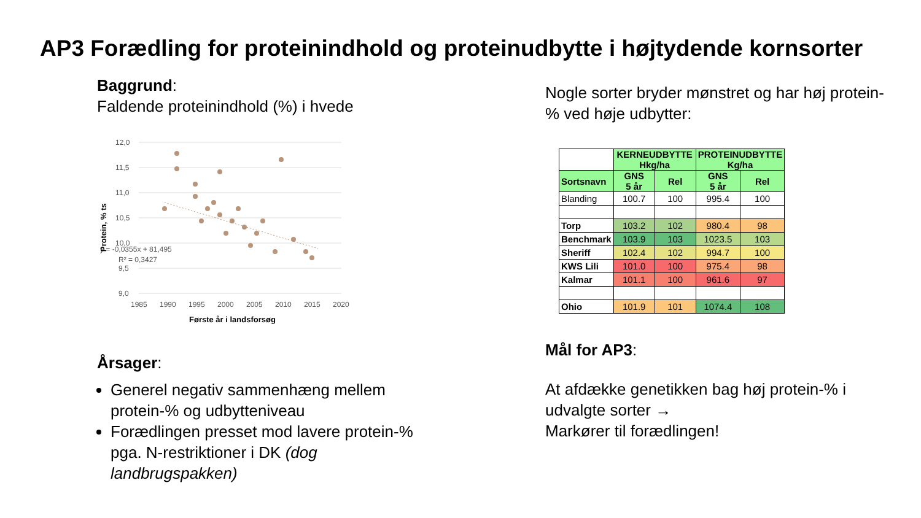AP3 Forædling for proteinindhold og proteinudbytte i højtydende kornsorter
Baggrund:
Faldende proteinindhold (%) i hvede
12,0
11,5
11,0
10,5
10,0
9,5
9,0
1985
1990
1995
2000
2005
2010
2015
2020
y = -0,0355x + 81,495
R² = 0,3427
Protein, % ts
Første år i landsforsøg
Årsager:
Generel negativ sammenhæng mellem protein-% og udbytteniveau
Forædlingen presset mod lavere protein-% pga. N-restriktioner i DK (dog landbrugspakken)
Nogle sorter bryder mønstret og har høj protein-% ved høje udbytter:
| | KERNEUDBYTTE Hkg/ha | | PROTEINUDBYTTE Kg/ha | |
| Sortsnavn | GNS 5 år | Rel | GNS 5 år | Rel |
| Blanding | 100.7 | 100 | 995.4 | 100 |
| Torp | 103.2 | 102 | 980.4 | 98 |
| Benchmark | 103.9 | 103 | 1023.5 | 103 |
| Sheriff | 102.4 | 102 | 994.7 | 100 |
| KWS Lili | 101.0 | 100 | 975.4 | 98 |
| Kalmar | 101.1 | 100 | 961.6 | 97 |
| Ohio | 101.9 | 101 | 1074.4 | 108 |
Mål for AP3:
At afdække genetikken bag høj protein-% i udvalgte sorter →
Markører til forædlingen!